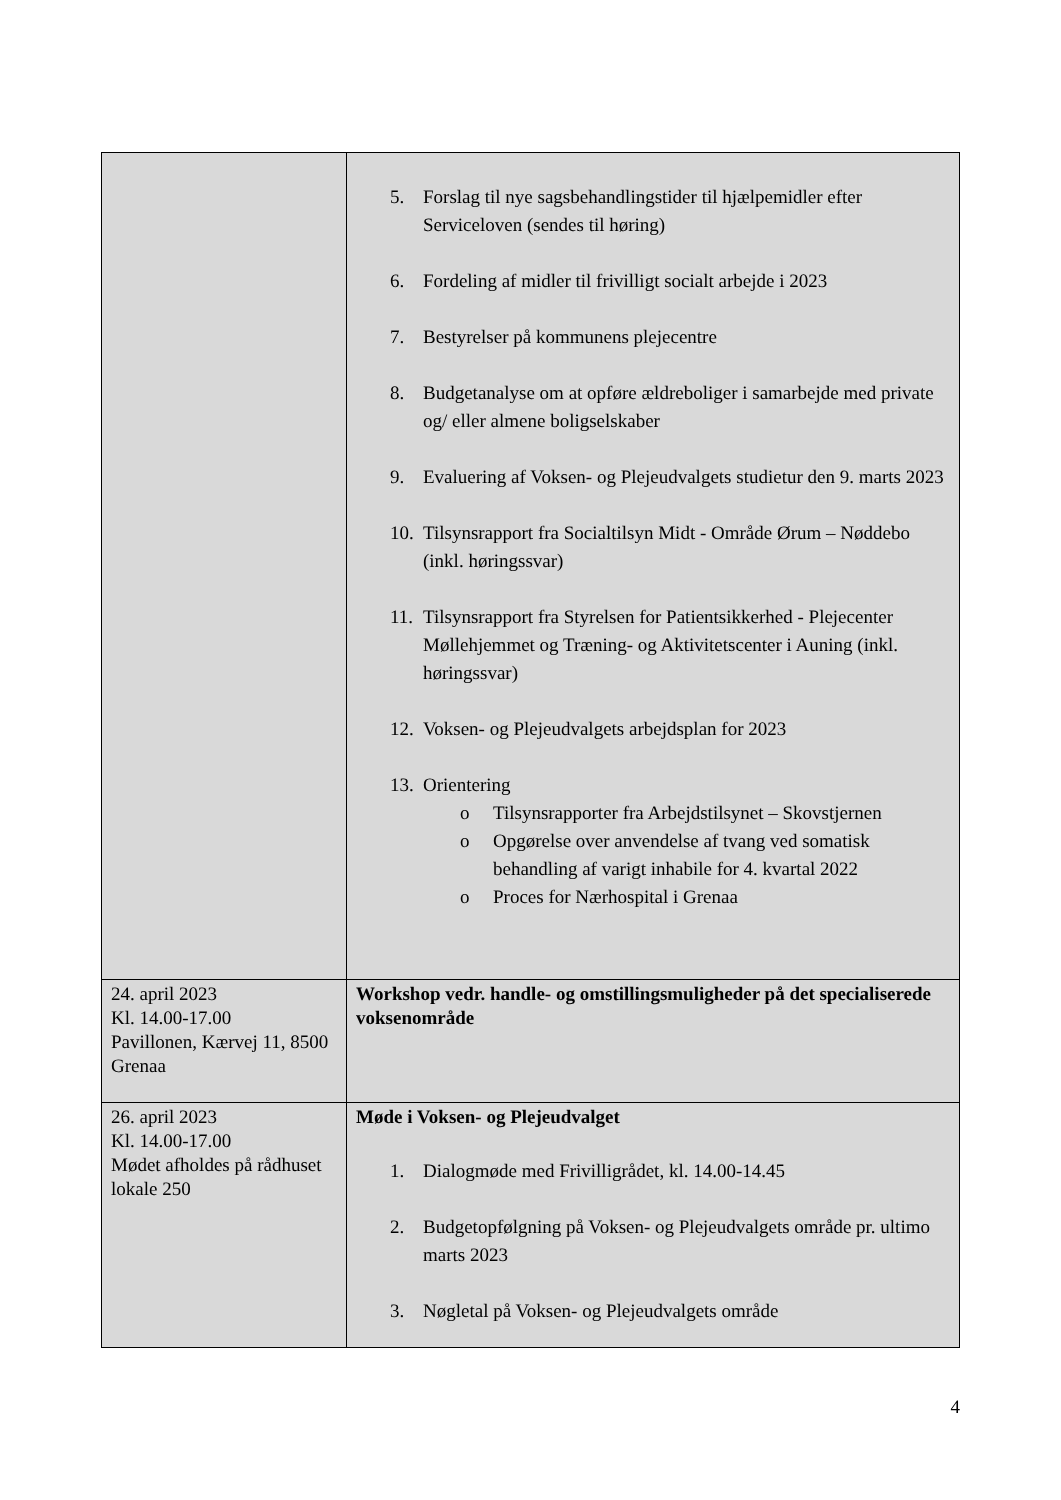| | 5. Forslag til nye sagsbehandlingstider til hjælpemidler efter Serviceloven (sendes til høring) 6. Fordeling af midler til frivilligt socialt arbejde i 2023 7. Bestyrelser på kommunens plejecentre 8. Budgetanalyse om at opføre ældreboliger i samarbejde med private og/ eller almene boligselskaber 9. Evaluering af Voksen- og Plejeudvalgets studietur den 9. marts 2023 10. Tilsynsrapport fra Socialtilsyn Midt - Område Ørum – Nøddebo (inkl. høringssvar) 11. Tilsynsrapport fra Styrelsen for Patientsikkerhed - Plejecenter Møllehjemmet og Træning- og Aktivitetscenter i Auning (inkl. høringssvar) 12. Voksen- og Plejeudvalgets arbejdsplan for 2023 13. Orientering o Tilsynsrapporter fra Arbejdstilsynet – Skovstjernen o Opgørelse over anvendelse af tvang ved somatisk behandling af varigt inhabile for 4. kvartal 2022 o Proces for Nærhospital i Grenaa |
| 24. april 2023 Kl. 14.00-17.00 Pavillonen, Kærvej 11, 8500 Grenaa | Workshop vedr. handle- og omstillingsmuligheder på det specialiserede voksenområde |
| 26. april 2023 Kl. 14.00-17.00 Mødet afholdes på rådhuset lokale 250 | Møde i Voksen- og Plejeudvalget 1. Dialogmøde med Frivilligrådet, kl. 14.00-14.45 2. Budgetopfølgning på Voksen- og Plejeudvalgets område pr. ultimo marts 2023 3. Nøgletal på Voksen- og Plejeudvalgets område |
4